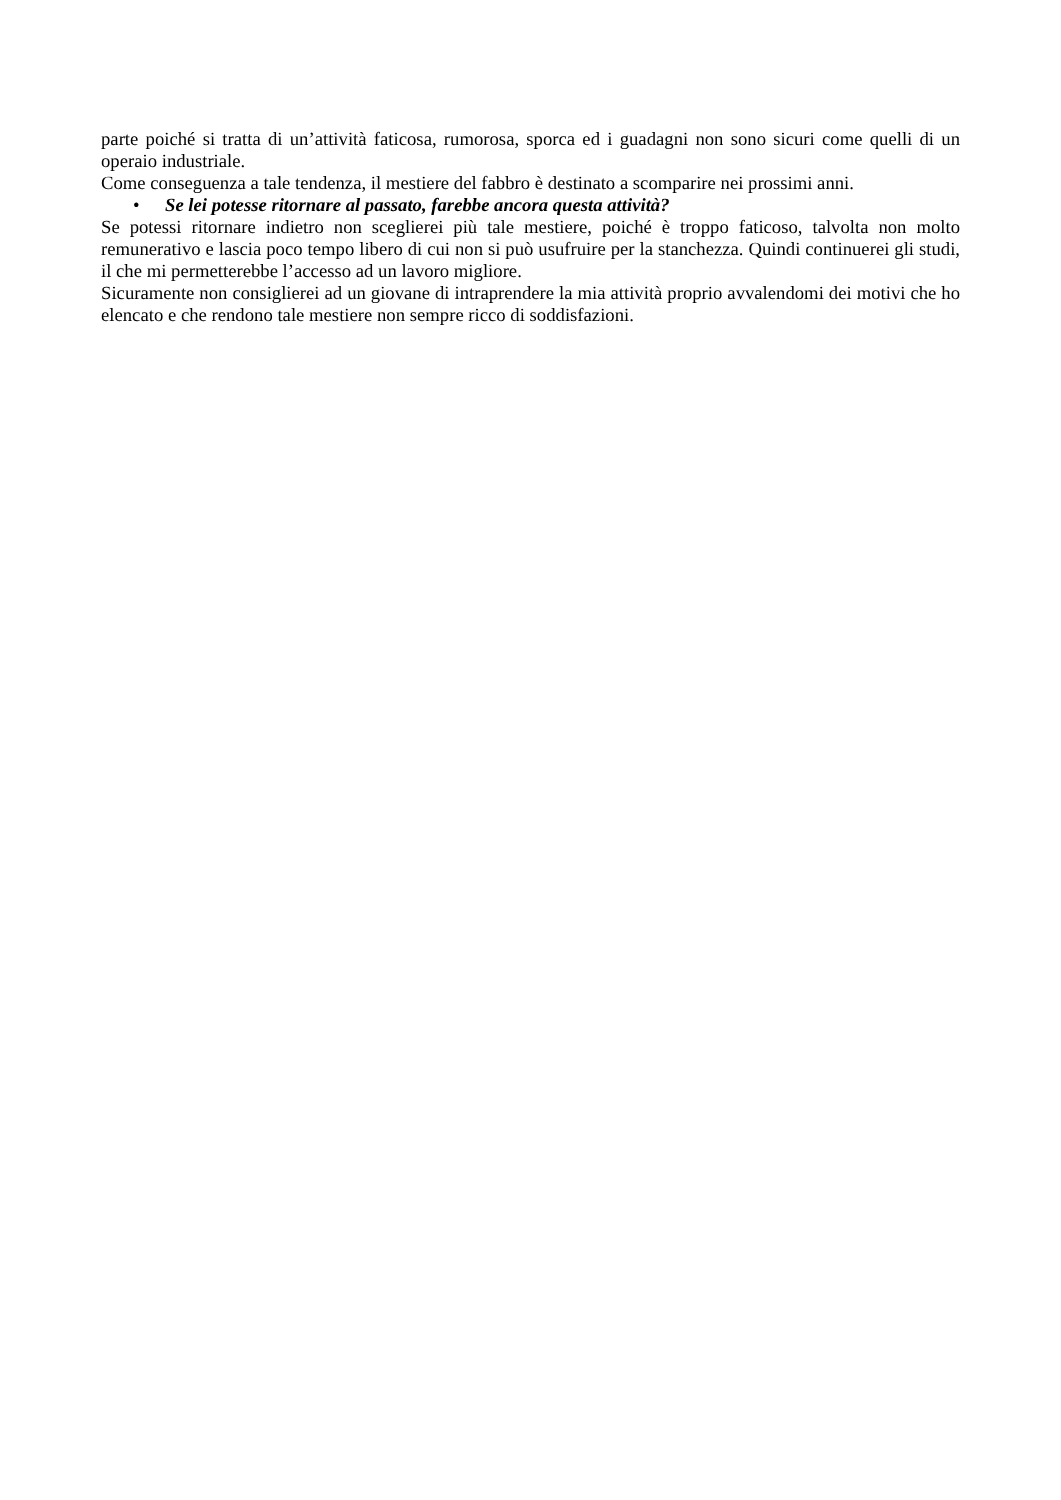parte poiché si tratta di un’attività faticosa, rumorosa, sporca ed i guadagni non sono sicuri come quelli di un operaio industriale.
Come conseguenza a tale tendenza, il mestiere del fabbro è destinato a scomparire nei prossimi anni.
• Se lei potesse ritornare al passato, farebbe ancora questa attività?
Se potessi ritornare indietro non sceglierei più tale mestiere, poiché è troppo faticoso, talvolta non molto remunerativo e lascia poco tempo libero di cui non si può usufruire per la stanchezza. Quindi continuerei gli studi, il che mi permetterebbe l’accesso ad un lavoro migliore.
Sicuramente non consiglierei ad un giovane di intraprendere la mia attività proprio avvalendomi dei motivi che ho elencato e che rendono tale mestiere non sempre ricco di soddisfazioni.